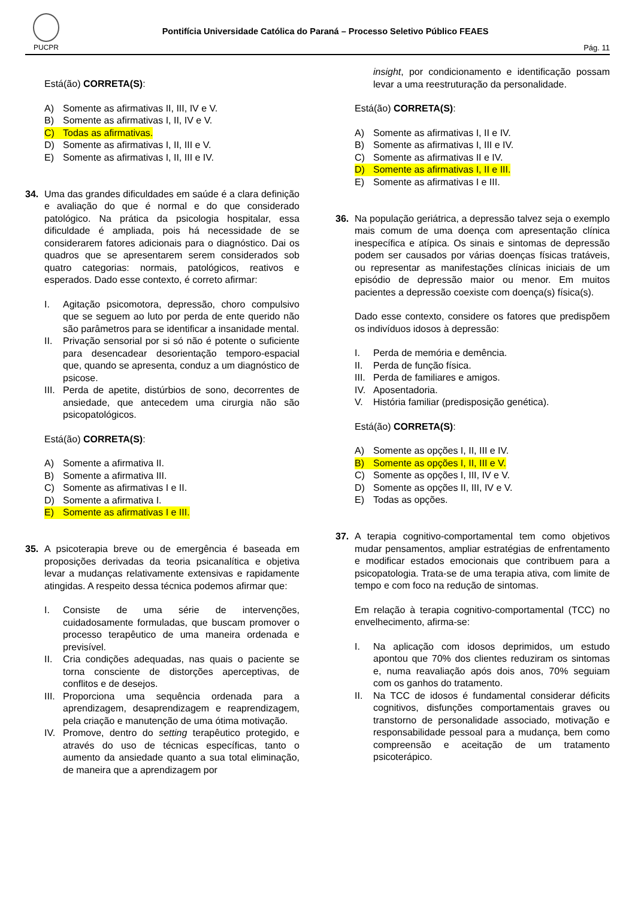PUCPR
Pontifícia Universidade Católica do Paraná – Processo Seletivo Público FEAES
Pág. 11
Está(ão) CORRETA(S):
A) Somente as afirmativas II, III, IV e V.
B) Somente as afirmativas I, II, IV e V.
C) Todas as afirmativas.
D) Somente as afirmativas I, II, III e V.
E) Somente as afirmativas I, II, III e IV.
34. Uma das grandes dificuldades em saúde é a clara definição e avaliação do que é normal e do que considerado patológico. Na prática da psicologia hospitalar, essa dificuldade é ampliada, pois há necessidade de se considerarem fatores adicionais para o diagnóstico. Dai os quadros que se apresentarem serem considerados sob quatro categorias: normais, patológicos, reativos e esperados. Dado esse contexto, é correto afirmar:
I. Agitação psicomotora, depressão, choro compulsivo que se seguem ao luto por perda de ente querido não são parâmetros para se identificar a insanidade mental.
II. Privação sensorial por si só não é potente o suficiente para desencadear desorientação temporo-espacial que, quando se apresenta, conduz a um diagnóstico de psicose.
III. Perda de apetite, distúrbios de sono, decorrentes de ansiedade, que antecedem uma cirurgia não são psicopatológicos.
Está(ão) CORRETA(S):
A) Somente a afirmativa II.
B) Somente a afirmativa III.
C) Somente as afirmativas I e II.
D) Somente a afirmativa I.
E) Somente as afirmativas I e III.
35. A psicoterapia breve ou de emergência é baseada em proposições derivadas da teoria psicanalítica e objetiva levar a mudanças relativamente extensivas e rapidamente atingidas. A respeito dessa técnica podemos afirmar que:
I. Consiste de uma série de intervenções, cuidadosamente formuladas, que buscam promover o processo terapêutico de uma maneira ordenada e previsível.
II. Cria condições adequadas, nas quais o paciente se torna consciente de distorções aperceptivas, de conflitos e de desejos.
III. Proporciona uma sequência ordenada para a aprendizagem, desaprendizagem e reaprendizagem, pela criação e manutenção de uma ótima motivação.
IV. Promove, dentro do setting terapêutico protegido, e através do uso de técnicas específicas, tanto o aumento da ansiedade quanto a sua total eliminação, de maneira que a aprendizagem por
insight, por condicionamento e identificação possam levar a uma reestruturação da personalidade.
Está(ão) CORRETA(S):
A) Somente as afirmativas I, II e IV.
B) Somente as afirmativas I, III e IV.
C) Somente as afirmativas II e IV.
D) Somente as afirmativas I, II e III.
E) Somente as afirmativas I e III.
36. Na população geriátrica, a depressão talvez seja o exemplo mais comum de uma doença com apresentação clínica inespecífica e atípica. Os sinais e sintomas de depressão podem ser causados por várias doenças físicas tratáveis, ou representar as manifestações clínicas iniciais de um episódio de depressão maior ou menor. Em muitos pacientes a depressão coexiste com doença(s) física(s).
Dado esse contexto, considere os fatores que predispõem os indivíduos idosos à depressão:
I. Perda de memória e demência.
II. Perda de função física.
III. Perda de familiares e amigos.
IV. Aposentadoria.
V. História familiar (predisposição genética).
Está(ão) CORRETA(S):
A) Somente as opções I, II, III e IV.
B) Somente as opções I, II, III e V.
C) Somente as opções I, III, IV e V.
D) Somente as opções II, III, IV e V.
E) Todas as opções.
37. A terapia cognitivo-comportamental tem como objetivos mudar pensamentos, ampliar estratégias de enfrentamento e modificar estados emocionais que contribuem para a psicopatologia. Trata-se de uma terapia ativa, com limite de tempo e com foco na redução de sintomas.
Em relação à terapia cognitivo-comportamental (TCC) no envelhecimento, afirma-se:
I. Na aplicação com idosos deprimidos, um estudo apontou que 70% dos clientes reduziram os sintomas e, numa reavaliação após dois anos, 70% seguiam com os ganhos do tratamento.
II. Na TCC de idosos é fundamental considerar déficits cognitivos, disfunções comportamentais graves ou transtorno de personalidade associado, motivação e responsabilidade pessoal para a mudança, bem como compreensão e aceitação de um tratamento psicoterápico.